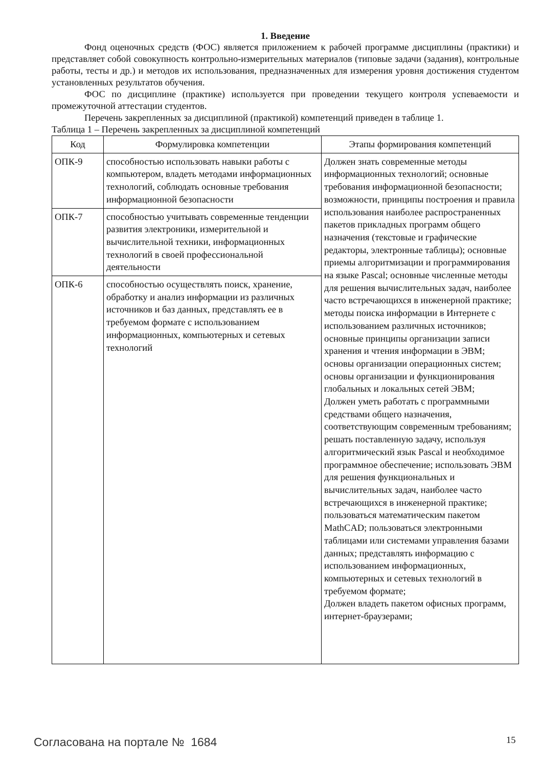1. Введение
Фонд оценочных средств (ФОС) является приложением к рабочей программе дисциплины (практики) и представляет собой совокупность контрольно-измерительных материалов (типовые задачи (задания), контрольные работы, тесты и др.) и методов их использования, предназначенных для измерения уровня достижения студентом установленных результатов обучения.
ФОС по дисциплине (практике) используется при проведении текущего контроля успеваемости и промежуточной аттестации студентов.
Перечень закрепленных за дисциплиной (практикой) компетенций приведен в таблице 1.
Таблица 1 – Перечень закрепленных за дисциплиной компетенций
| Код | Формулировка компетенции | Этапы формирования компетенций |
| --- | --- | --- |
| ОПК-9 | способностью использовать навыки работы с компьютером, владеть методами информационных технологий, соблюдать основные требования информационной безопасности | Должен знать современные методы информационных технологий; основные требования информационной безопасности; возможности, принципы построения и правила использования наиболее распространенных пакетов прикладных программ общего назначения (текстовые и графические редакторы, электронные таблицы); основные приемы алгоритмизации и программирования на языке Pascal; основные численные методы для решения вычислительных задач, наиболее часто встречающихся в инженерной практике; методы поиска информации в Интернете с использованием различных источников; основные принципы организации записи хранения и чтения информации в ЭВМ; основы организации операционных систем; основы организации и функционирования глобальных и локальных сетей ЭВМ; Должен уметь работать с программными средствами общего назначения, соответствующим современным требованиям; решать поставленную задачу, используя алгоритмический язык Pascal и необходимое программное обеспечение; использовать ЭВМ для решения функциональных и вычислительных задач, наиболее часто встречающихся в инженерной практике; пользоваться математическим пакетом MathCAD; пользоваться электронными таблицами или системами управления базами данных; представлять информацию с использованием информационных, компьютерных и сетевых технологий в требуемом формате; Должен владеть пакетом офисных программ, интернет-браузерами; |
| ОПК-7 | способностью учитывать современные тенденции развития электроники, измерительной и вычислительной техники, информационных технологий в своей профессиональной деятельности | |
| ОПК-6 | способностью осуществлять поиск, хранение, обработку и анализ информации из различных источников и баз данных, представлять ее в требуемом формате с использованием информационных, компьютерных и сетевых технологий | |
Согласована на портале № 1684 15